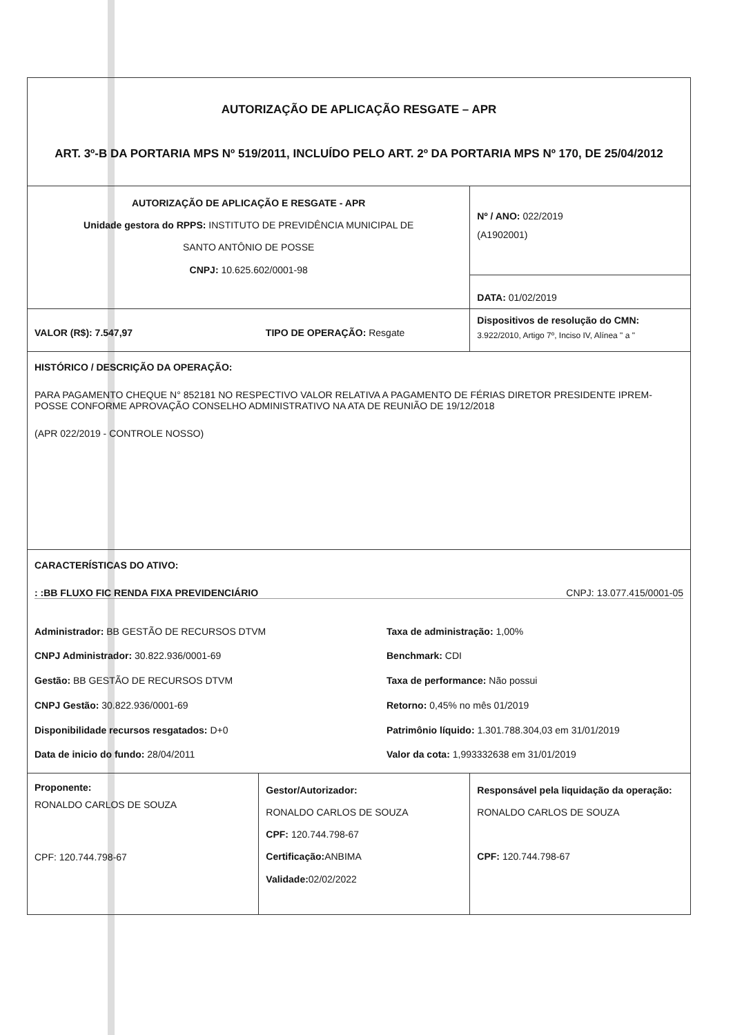| AUTORIZAÇÃO DE APLICAÇÃO RESGATE – APR ART. 3º-B DA PORTARIA MPS Nº 519/2011, INCLUÍDO PELO ART. 2º DA PORTARIA MPS Nº 170, DE 25/04/2012 | | |
| AUTORIZAÇÃO DE APLICAÇÃO E RESGATE - APR Unidade gestora do RPPS: INSTITUTO DE PREVIDÊNCIA MUNICIPAL DE SANTO ANTÔNIO DE POSSE CNPJ: 10.625.602/0001-98 | | Nº / ANO: 022/2019 (A1902001) |
| | | DATA: 01/02/2019 |
| VALOR (R$): 7.547,97 | TIPO DE OPERAÇÃO: Resgate | Dispositivos de resolução do CMN: 3.922/2010, Artigo 7º, Inciso IV, Alínea " a " |
| HISTÓRICO / DESCRIÇÃO DA OPERAÇÃO: PARA PAGAMENTO CHEQUE N° 852181 NO RESPECTIVO VALOR RELATIVA A PAGAMENTO DE FÉRIAS DIRETOR PRESIDENTE IPREM-POSSE CONFORME APROVAÇÃO CONSELHO ADMINISTRATIVO NA ATA DE REUNIÃO DE 19/12/2018 (APR 022/2019 - CONTROLE NOSSO) | | |
| CARACTERÍSTICAS DO ATIVO: : :BB FLUXO FIC RENDA FIXA PREVIDENCIÁRIO CNPJ: 13.077.415/0001-05 Administrador: BB GESTÃO DE RECURSOS DTVM CNPJ Administrador: 30.822.936/0001-69 Gestão: BB GESTÃO DE RECURSOS DTVM CNPJ Gestão: 30.822.936/0001-69 Disponibilidade recursos resgatados: D+0 Data de inicio do fundo: 28/04/2011 Taxa de administração: 1,00% Benchmark: CDI Taxa de performance: Não possui Retorno: 0,45% no mês 01/2019 Patrimônio líquido: 1.301.788.304,03 em 31/01/2019 Valor da cota: 1,993332638 em 31/01/2019 | | |
| Proponente: RONALDO CARLOS DE SOUZA CPF: 120.744.798-67 | Gestor/Autorizador: RONALDO CARLOS DE SOUZA CPF: 120.744.798-67 Certificação: ANBIMA Validade: 02/02/2022 | Responsável pela liquidação da operação: RONALDO CARLOS DE SOUZA CPF: 120.744.798-67 |